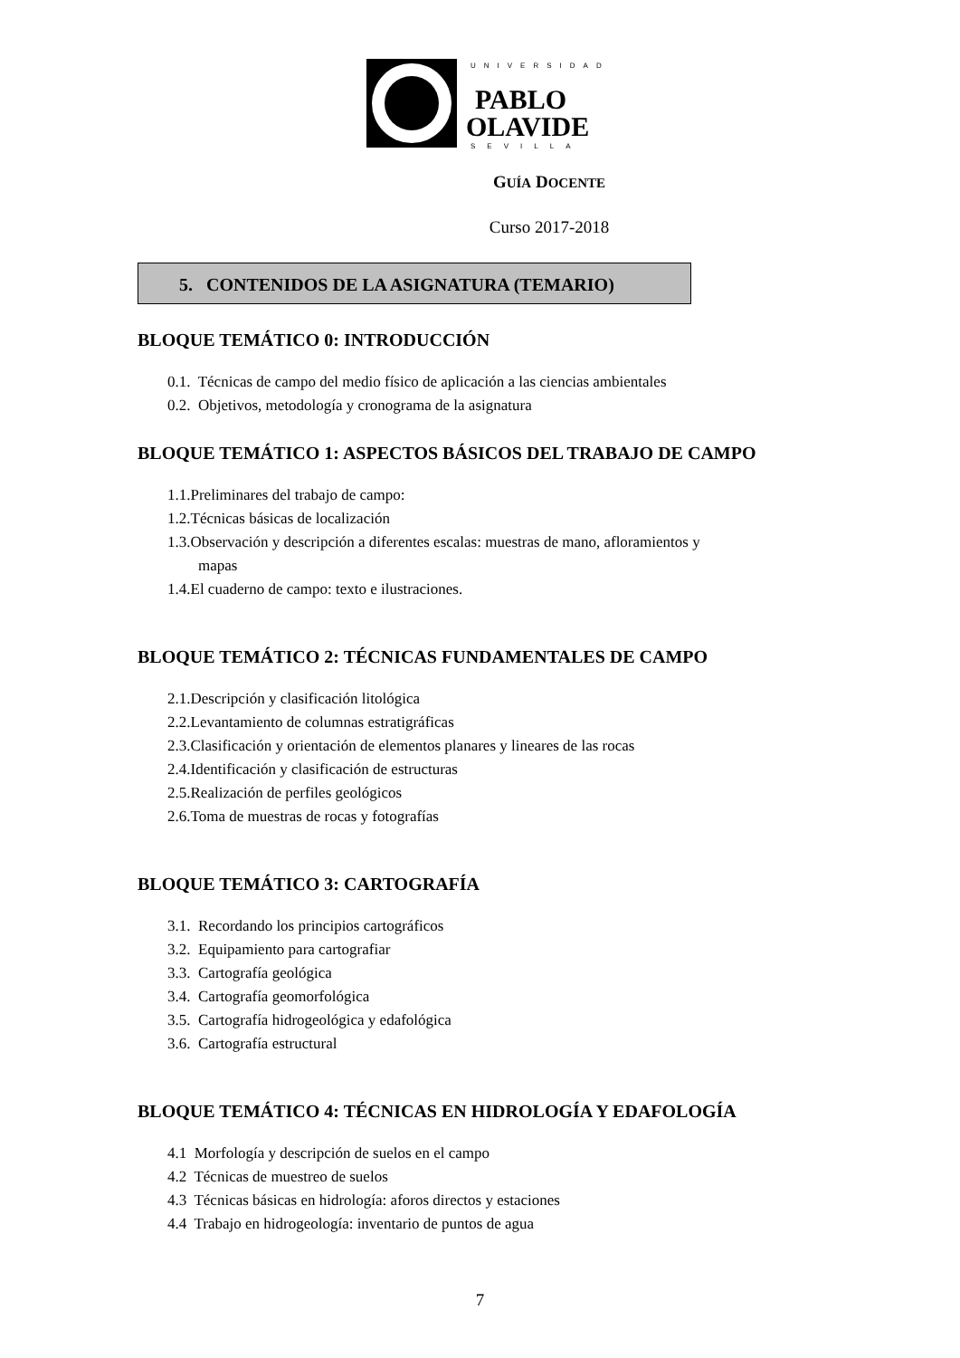UNIVERSIDAD
PABLO
OLAVIDE
SEVILLA
GUÍA DOCENTE
Curso 2017-2018
5. CONTENIDOS DE LA ASIGNATURA (TEMARIO)
BLOQUE TEMÁTICO 0: INTRODUCCIÓN
0.1. Técnicas de campo del medio físico de aplicación a las ciencias ambientales
0.2. Objetivos, metodología y cronograma de la asignatura
BLOQUE TEMÁTICO 1: ASPECTOS BÁSICOS DEL TRABAJO DE CAMPO
1.1.Preliminares del trabajo de campo:
1.2.Técnicas básicas de localización
1.3.Observación y descripción a diferentes escalas: muestras de mano, afloramientos y
mapas
1.4.El cuaderno de campo: texto e ilustraciones.
BLOQUE TEMÁTICO 2: TÉCNICAS FUNDAMENTALES DE CAMPO
2.1.Descripción y clasificación litológica
2.2.Levantamiento de columnas estratigráficas
2.3.Clasificación y orientación de elementos planares y lineares de las rocas
2.4.Identificación y clasificación de estructuras
2.5.Realización de perfiles geológicos
2.6.Toma de muestras de rocas y fotografías
BLOQUE TEMÁTICO 3: CARTOGRAFÍA
3.1. Recordando los principios cartográficos
3.2. Equipamiento para cartografiar
3.3. Cartografía geológica
3.4. Cartografía geomorfológica
3.5. Cartografía hidrogeológica y edafológica
3.6. Cartografía estructural
BLOQUE TEMÁTICO 4: TÉCNICAS EN HIDROLOGÍA Y EDAFOLOGÍA
4.1 Morfología y descripción de suelos en el campo
4.2 Técnicas de muestreo de suelos
4.3 Técnicas básicas en hidrología: aforos directos y estaciones
4.4 Trabajo en hidrogeología: inventario de puntos de agua
7